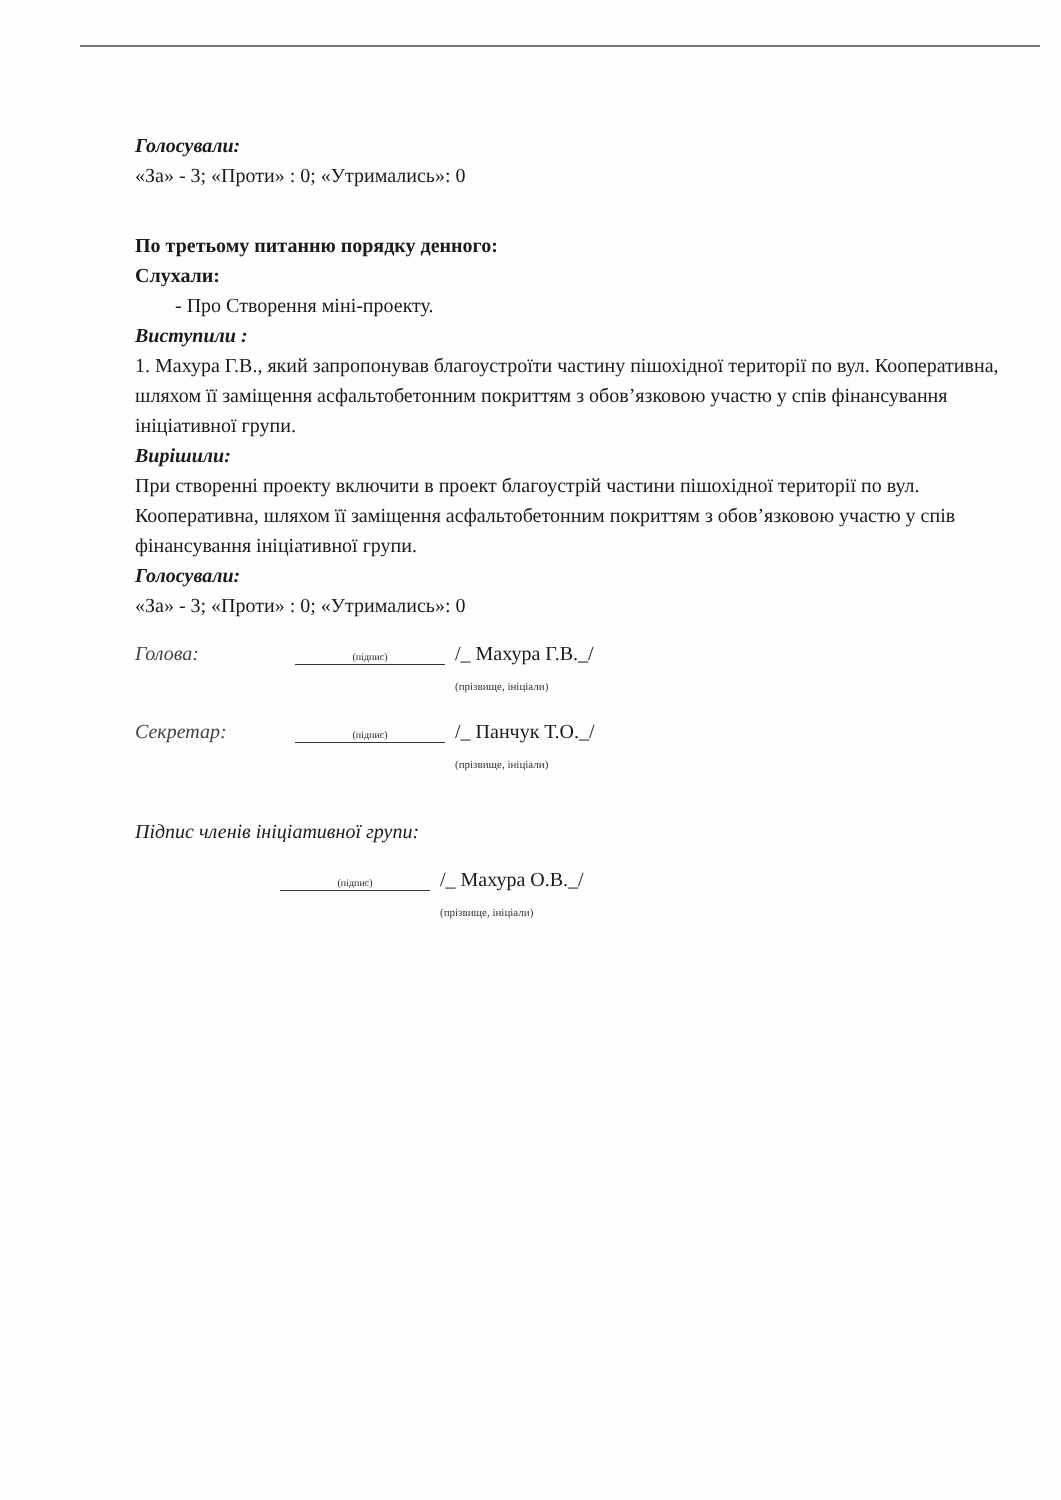Голосували:
«За» - 3; «Проти» : 0; «Утримались»: 0
По третьому питанню порядку денного:
Слухали:
- Про Створення міні-проекту.
Виступили :
1. Махура Г.В., який запропонував благоустроїти частину пішохідної території по вул. Кооперативна, шляхом її заміщення асфальтобетонним покриттям з обов’язковою участю у спів фінансування ініціативної групи.
Вирішили:
При створенні проекту включити в проект благоустрій частини пішохідної території по вул. Кооперативна, шляхом її заміщення асфальтобетонним покриттям з обов’язковою участю у спів фінансування ініціативної групи.
Голосували:
«За» - 3; «Проти» : 0; «Утримались»: 0
Голова: (підпис) /_ Махура Г.В._/
(прізвище, ініціали)
Секретар: (підпис) /_ Панчук Т.О._/
(прізвище, ініціали)
Підпис членів ініціативної групи:
(підпис) /_ Махура О.В._/
(прізвище, ініціали)